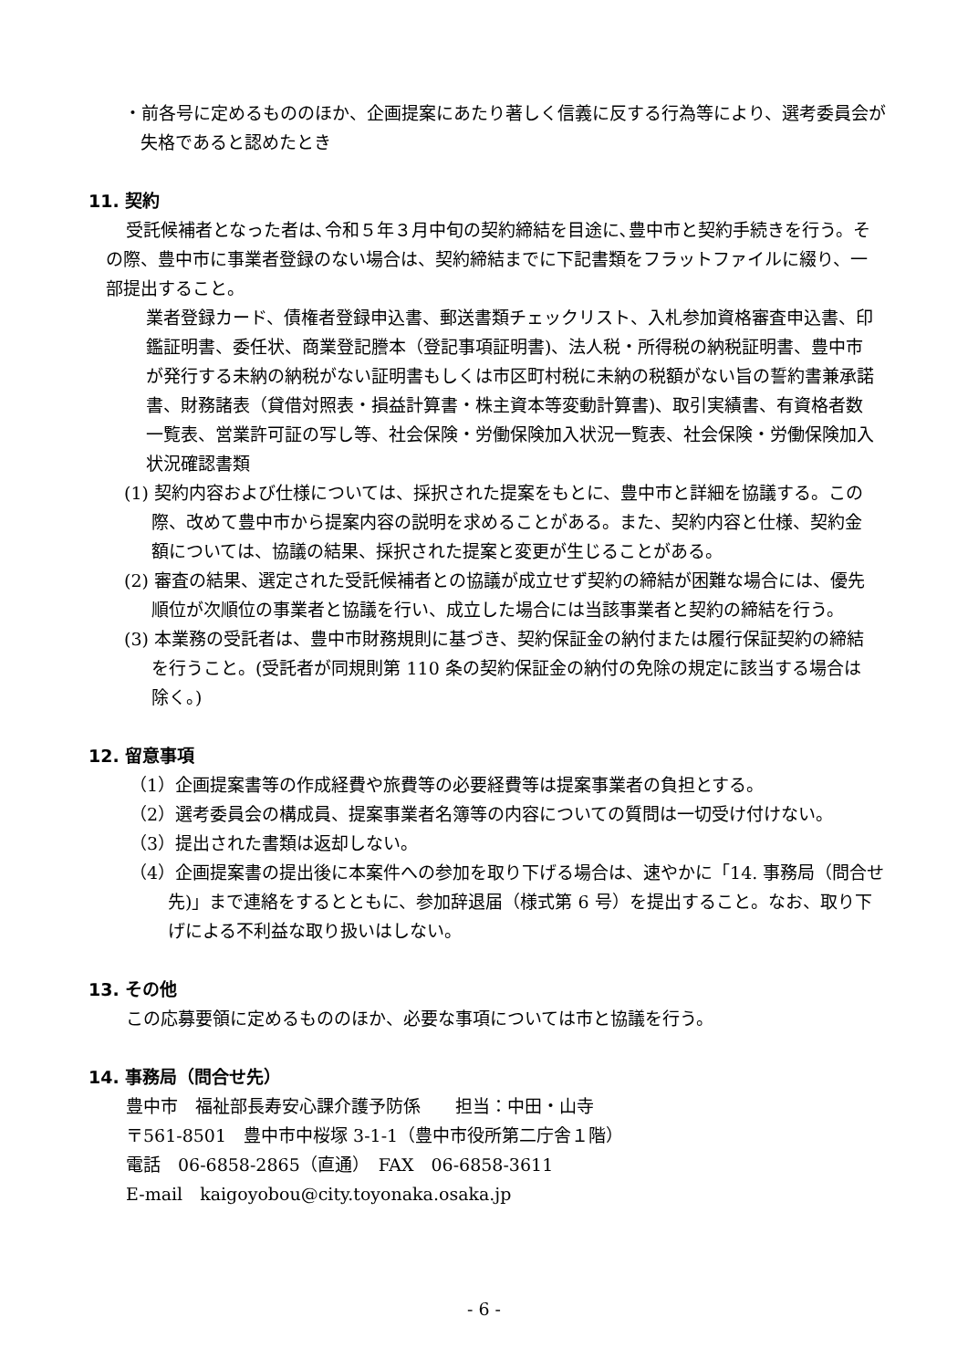・前各号に定めるもののほか、企画提案にあたり著しく信義に反する行為等により、選考委員会が失格であると認めたとき
11. 契約
受託候補者となった者は､令和５年３月中旬の契約締結を目途に､豊中市と契約手続きを行う。その際、豊中市に事業者登録のない場合は、契約締結までに下記書類をフラットファイルに綴り、一部提出すること。
業者登録カード、債権者登録申込書、郵送書類チェックリスト、入札参加資格審査申込書、印鑑証明書、委任状、商業登記謄本（登記事項証明書)、法人税・所得税の納税証明書、豊中市が発行する未納の納税がない証明書もしくは市区町村税に未納の税額がない旨の誓約書兼承諾書、財務諸表（貸借対照表・損益計算書・株主資本等変動計算書)、取引実績書、有資格者数一覧表、営業許可証の写し等、社会保険・労働保険加入状況一覧表、社会保険・労働保険加入状況確認書類
(1) 契約内容および仕様については、採択された提案をもとに、豊中市と詳細を協議する。この際、改めて豊中市から提案内容の説明を求めることがある。また、契約内容と仕様、契約金額については、協議の結果、採択された提案と変更が生じることがある。
(2) 審査の結果、選定された受託候補者との協議が成立せず契約の締結が困難な場合には、優先順位が次順位の事業者と協議を行い、成立した場合には当該事業者と契約の締結を行う。
(3) 本業務の受託者は、豊中市財務規則に基づき、契約保証金の納付または履行保証契約の締結を行うこと。(受託者が同規則第 110 条の契約保証金の納付の免除の規定に該当する場合は除く。)
12. 留意事項
（1）企画提案書等の作成経費や旅費等の必要経費等は提案事業者の負担とする。
（2）選考委員会の構成員、提案事業者名簿等の内容についての質問は一切受け付けない。
（3）提出された書類は返却しない。
（4）企画提案書の提出後に本案件への参加を取り下げる場合は、速やかに「14. 事務局（問合せ先)」まで連絡をするとともに、参加辞退届（様式第 6 号）を提出すること。なお、取り下げによる不利益な取り扱いはしない。
13. その他
この応募要領に定めるもののほか、必要な事項については市と協議を行う。
14. 事務局（問合せ先）
豊中市　福祉部長寿安心課介護予防係　　担当：中田・山寺
〒561-8501　豊中市中桜塚 3-1-1（豊中市役所第二庁舎１階）
電話　06-6858-2865（直通）　FAX　06-6858-3611
E-mail　kaigoyobou@city.toyonaka.osaka.jp
- 6 -